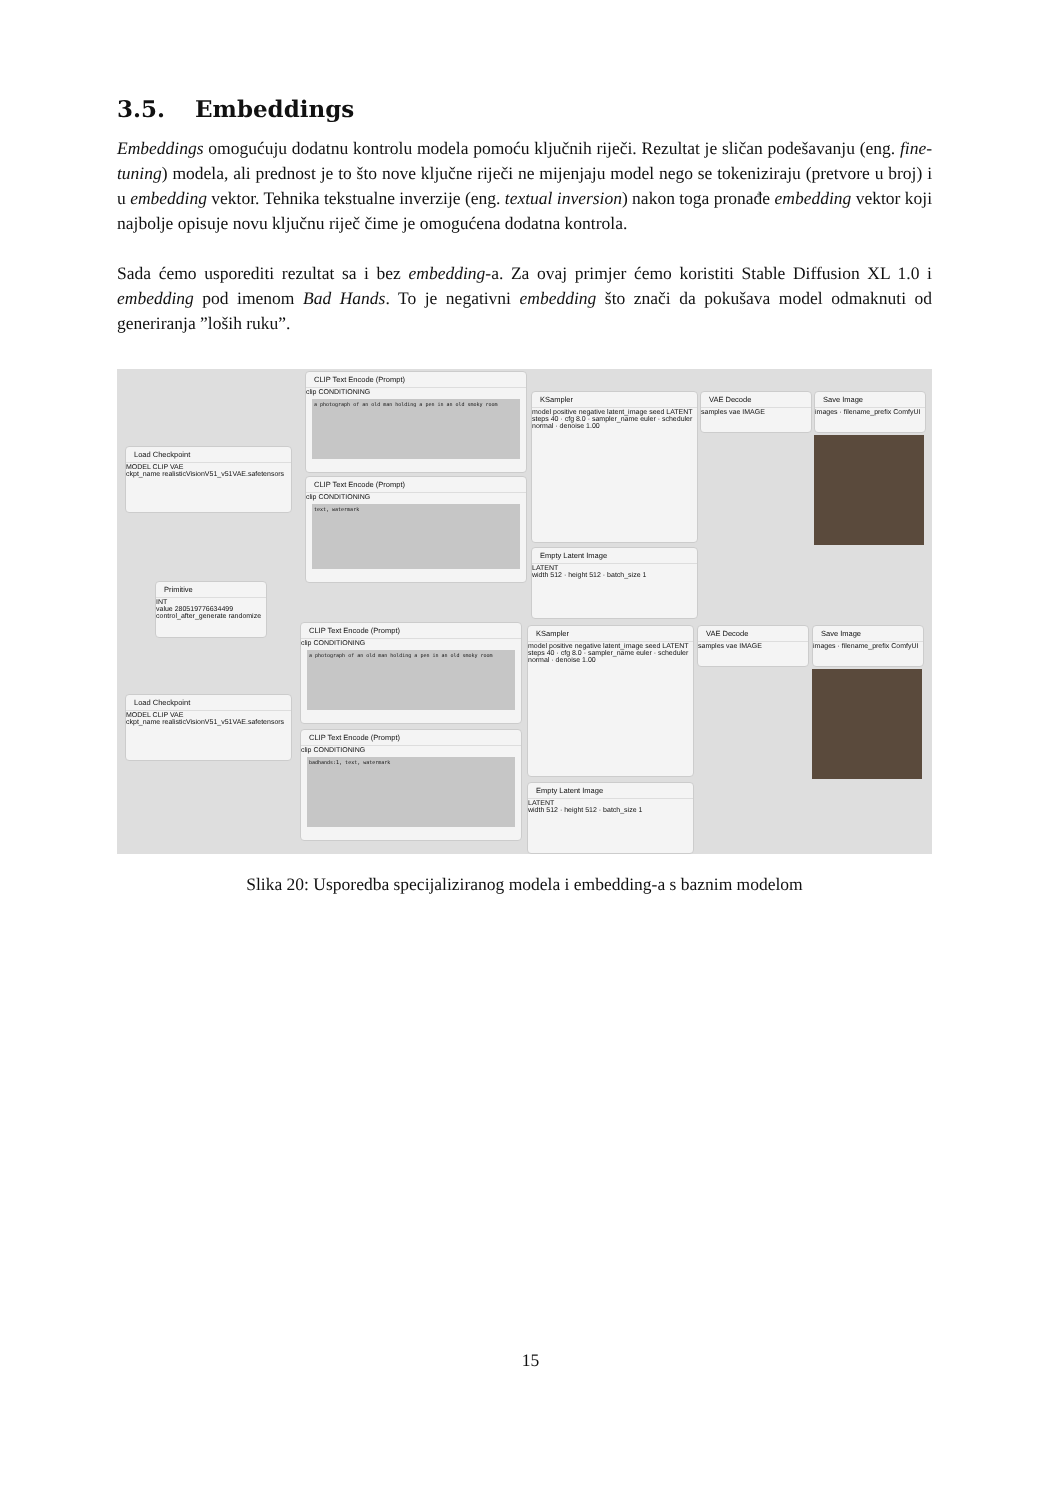3.5. Embeddings
Embeddings omogućuju dodatnu kontrolu modela pomoću ključnih riječi. Rezultat je sličan podešavanju (eng. fine-tuning) modela, ali prednost je to što nove ključne riječi ne mijenjaju model nego se tokeniziraju (pretvore u broj) i u embedding vektor. Tehnika tekstualne inverzije (eng. textual inversion) nakon toga pronađe embedding vektor koji najbolje opisuje novu ključnu riječ čime je omogućena dodatna kontrola.
Sada ćemo usporediti rezultat sa i bez embedding-a. Za ovaj primjer ćemo koristiti Stable Diffusion XL 1.0 i embedding pod imenom Bad Hands. To je negativni embedding što znači da pokušava model odmaknuti od generiranja ”loših ruku”.
CLIP Text Encode (Prompt)
clip CONDITIONING
a photograph of an old man holding a pen in an old smoky room
Load Checkpoint
MODEL CLIP VAE
ckpt_name realisticVisionV51_v51VAE.safetensors
CLIP Text Encode (Prompt)
clip CONDITIONING
text, watermark
KSampler
model positive negative latent_image seed LATENT
steps 40 · cfg 8.0 · sampler_name euler · scheduler normal · denoise 1.00
VAE Decode
samples vae IMAGE
Save Image
images · filename_prefix ComfyUI
Empty Latent Image
LATENT
width 512 · height 512 · batch_size 1
Primitive
INT
value 280519776634499
control_after_generate randomize
CLIP Text Encode (Prompt)
clip CONDITIONING
a photograph of an old man holding a pen in an old smoky room
Load Checkpoint
MODEL CLIP VAE
ckpt_name realisticVisionV51_v51VAE.safetensors
CLIP Text Encode (Prompt)
clip CONDITIONING
badhands:1, text, watermark
KSampler
model positive negative latent_image seed LATENT
steps 40 · cfg 8.0 · sampler_name euler · scheduler normal · denoise 1.00
VAE Decode
samples vae IMAGE
Save Image
images · filename_prefix ComfyUI
Empty Latent Image
LATENT
width 512 · height 512 · batch_size 1
Slika 20: Usporedba specijaliziranog modela i embedding-a s baznim modelom
15